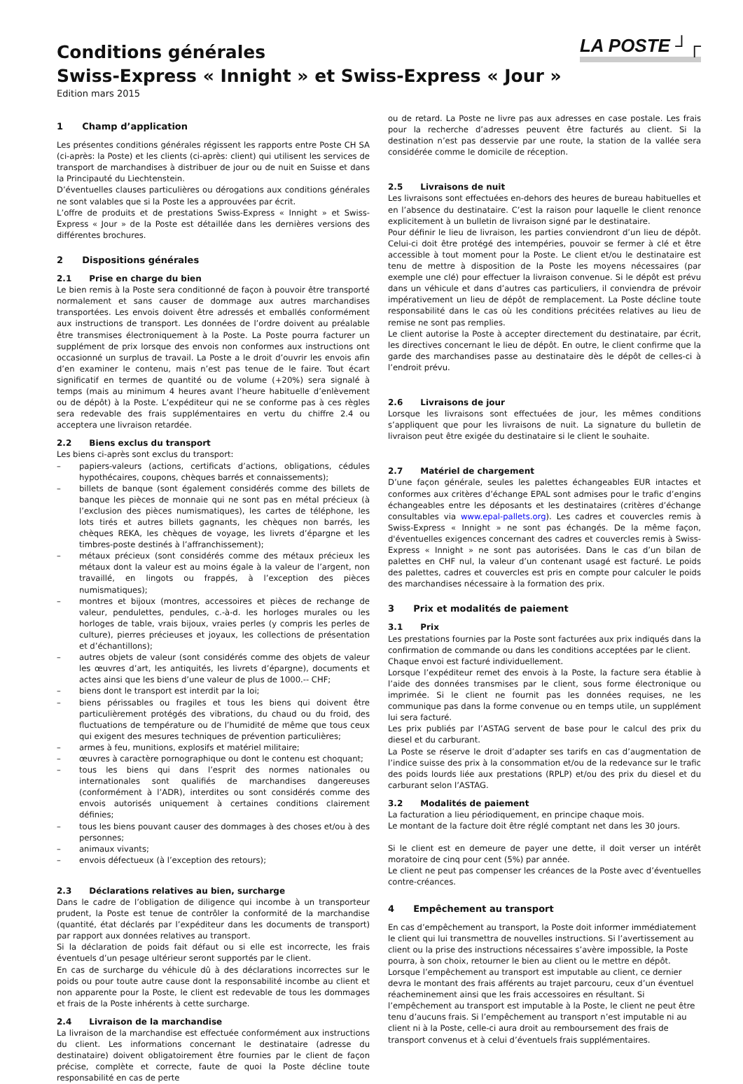LA POSTE ┘┌
Conditions générales
Swiss-Express « Innight » et Swiss-Express « Jour »
Edition mars 2015
1 Champ d’application
Les présentes conditions générales régissent les rapports entre Poste CH SA (ci-après: la Poste) et les clients (ci-après: client) qui utilisent les services de transport de marchandises à distribuer de jour ou de nuit en Suisse et dans la Principauté du Liechtenstein.
D’éventuelles clauses particulières ou dérogations aux conditions générales ne sont valables que si la Poste les a approuvées par écrit.
L’offre de produits et de prestations Swiss-Express « Innight » et Swiss-Express « Jour » de la Poste est détaillée dans les dernières versions des différentes brochures.
2 Dispositions générales
2.1 Prise en charge du bien
Le bien remis à la Poste sera conditionné de façon à pouvoir être transporté normalement et sans causer de dommage aux autres marchandises transportées. Les envois doivent être adressés et emballés conformément aux instructions de transport. Les données de l’ordre doivent au préalable être transmises électroniquement à la Poste. La Poste pourra facturer un supplément de prix lorsque des envois non conformes aux instructions ont occasionné un surplus de travail. La Poste a le droit d’ouvrir les envois afin d’en examiner le contenu, mais n’est pas tenue de le faire. Tout écart significatif en termes de quantité ou de volume (+20%) sera signalé à temps (mais au minimum 4 heures avant l’heure habituelle d’enlèvement ou de dépôt) à la Poste. L’expéditeur qui ne se conforme pas à ces règles sera redevable des frais supplémentaires en vertu du chiffre 2.4 ou acceptera une livraison retardée.
2.2 Biens exclus du transport
Les biens ci-après sont exclus du transport:
– papiers-valeurs (actions, certificats d’actions, obligations, cédules hypothécaires, coupons, chèques barrés et connaissements);
– billets de banque (sont également considérés comme des billets de banque les pièces de monnaie qui ne sont pas en métal précieux (à l’exclusion des pièces numismatiques), les cartes de téléphone, les lots tirés et autres billets gagnants, les chèques non barrés, les chèques REKA, les chèques de voyage, les livrets d’épargne et les timbres-poste destinés à l’affranchissement);
– métaux précieux (sont considérés comme des métaux précieux les métaux dont la valeur est au moins égale à la valeur de l’argent, non travaillé, en lingots ou frappés, à l’exception des pièces numismatiques);
– montres et bijoux (montres, accessoires et pièces de rechange de valeur, pendulettes, pendules, c.-à-d. les horloges murales ou les horloges de table, vrais bijoux, vraies perles (y compris les perles de culture), pierres précieuses et joyaux, les collections de présentation et d’échantillons);
– autres objets de valeur (sont considérés comme des objets de valeur les œuvres d’art, les antiquités, les livrets d’épargne), documents et actes ainsi que les biens d’une valeur de plus de 1000.-- CHF;
– biens dont le transport est interdit par la loi;
– biens périssables ou fragiles et tous les biens qui doivent être particulièrement protégés des vibrations, du chaud ou du froid, des fluctuations de température ou de l’humidité de même que tous ceux qui exigent des mesures techniques de prévention particulières;
– armes à feu, munitions, explosifs et matériel militaire;
– œuvres à caractère pornographique ou dont le contenu est choquant;
– tous les biens qui dans l’esprit des normes nationales ou internationales sont qualifiés de marchandises dangereuses (conformément à l’ADR), interdites ou sont considérés comme des envois autorisés uniquement à certaines conditions clairement définies;
– tous les biens pouvant causer des dommages à des choses et/ou à des personnes;
– animaux vivants;
– envois défectueux (à l’exception des retours);
2.3 Déclarations relatives au bien, surcharge
Dans le cadre de l’obligation de diligence qui incombe à un transporteur prudent, la Poste est tenue de contrôler la conformité de la marchandise (quantité, état déclarés par l’expéditeur dans les documents de transport) par rapport aux données relatives au transport.
Si la déclaration de poids fait défaut ou si elle est incorrecte, les frais éventuels d’un pesage ultérieur seront supportés par le client.
En cas de surcharge du véhicule dû à des déclarations incorrectes sur le poids ou pour toute autre cause dont la responsabilité incombe au client et non apparente pour la Poste, le client est redevable de tous les dommages et frais de la Poste inhérents à cette surcharge.
2.4 Livraison de la marchandise
La livraison de la marchandise est effectuée conformément aux instructions du client. Les informations concernant le destinataire (adresse du destinataire) doivent obligatoirement être fournies par le client de façon précise, complète et correcte, faute de quoi la Poste décline toute responsabilité en cas de perte
ou de retard. La Poste ne livre pas aux adresses en case postale. Les frais pour la recherche d’adresses peuvent être facturés au client. Si la destination n’est pas desservie par une route, la station de la vallée sera considérée comme le domicile de réception.
2.5 Livraisons de nuit
Les livraisons sont effectuées en-dehors des heures de bureau habituelles et en l’absence du destinataire. C’est la raison pour laquelle le client renonce explicitement à un bulletin de livraison signé par le destinataire.
Pour définir le lieu de livraison, les parties conviendront d’un lieu de dépôt. Celui-ci doit être protégé des intempéries, pouvoir se fermer à clé et être accessible à tout moment pour la Poste. Le client et/ou le destinataire est tenu de mettre à disposition de la Poste les moyens nécessaires (par exemple une clé) pour effectuer la livraison convenue. Si le dépôt est prévu dans un véhicule et dans d’autres cas particuliers, il conviendra de prévoir impérativement un lieu de dépôt de remplacement. La Poste décline toute responsabilité dans le cas où les conditions précitées relatives au lieu de remise ne sont pas remplies.
Le client autorise la Poste à accepter directement du destinataire, par écrit, les directives concernant le lieu de dépôt. En outre, le client confirme que la garde des marchandises passe au destinataire dès le dépôt de celles-ci à l’endroit prévu.
2.6 Livraisons de jour
Lorsque les livraisons sont effectuées de jour, les mêmes conditions s’appliquent que pour les livraisons de nuit. La signature du bulletin de livraison peut être exigée du destinataire si le client le souhaite.
2.7 Matériel de chargement
D’une façon générale, seules les palettes échangeables EUR intactes et conformes aux critères d’échange EPAL sont admises pour le trafic d’engins échangeables entre les déposants et les destinataires (critères d’échange consultables via www.epal-pallets.org). Les cadres et couvercles remis à Swiss-Express « Innight » ne sont pas échangés. De la même façon, d'éventuelles exigences concernant des cadres et couvercles remis à Swiss-Express « Innight » ne sont pas autorisées. Dans le cas d’un bilan de palettes en CHF nul, la valeur d’un contenant usagé est facturé. Le poids des palettes, cadres et couvercles est pris en compte pour calculer le poids des marchandises nécessaire à la formation des prix.
3 Prix et modalités de paiement
3.1 Prix
Les prestations fournies par la Poste sont facturées aux prix indiqués dans la confirmation de commande ou dans les conditions acceptées par le client.
Chaque envoi est facturé individuellement.
Lorsque l’expéditeur remet des envois à la Poste, la facture sera établie à l’aide des données transmises par le client, sous forme électronique ou imprimée. Si le client ne fournit pas les données requises, ne les communique pas dans la forme convenue ou en temps utile, un supplément lui sera facturé.
Les prix publiés par l’ASTAG servent de base pour le calcul des prix du diesel et du carburant.
La Poste se réserve le droit d’adapter ses tarifs en cas d’augmentation de l’indice suisse des prix à la consommation et/ou de la redevance sur le trafic des poids lourds liée aux prestations (RPLP) et/ou des prix du diesel et du carburant selon l’ASTAG.
3.2 Modalités de paiement
La facturation a lieu périodiquement, en principe chaque mois.
Le montant de la facture doit être réglé comptant net dans les 30 jours.
Si le client est en demeure de payer une dette, il doit verser un intérêt moratoire de cinq pour cent (5%) par année.
Le client ne peut pas compenser les créances de la Poste avec d’éventuelles contre-créances.
4 Empêchement au transport
En cas d’empêchement au transport, la Poste doit informer immédiatement le client qui lui transmettra de nouvelles instructions. Si l’avertissement au client ou la prise des instructions nécessaires s’avère impossible, la Poste pourra, à son choix, retourner le bien au client ou le mettre en dépôt. Lorsque l’empêchement au transport est imputable au client, ce dernier devra le montant des frais afférents au trajet parcouru, ceux d’un éventuel réacheminement ainsi que les frais accessoires en résultant. Si l’empêchement au transport est imputable à la Poste, le client ne peut être tenu d’aucuns frais. Si l’empêchement au transport n’est imputable ni au client ni à la Poste, celle-ci aura droit au remboursement des frais de transport convenus et à celui d’éventuels frais supplémentaires.